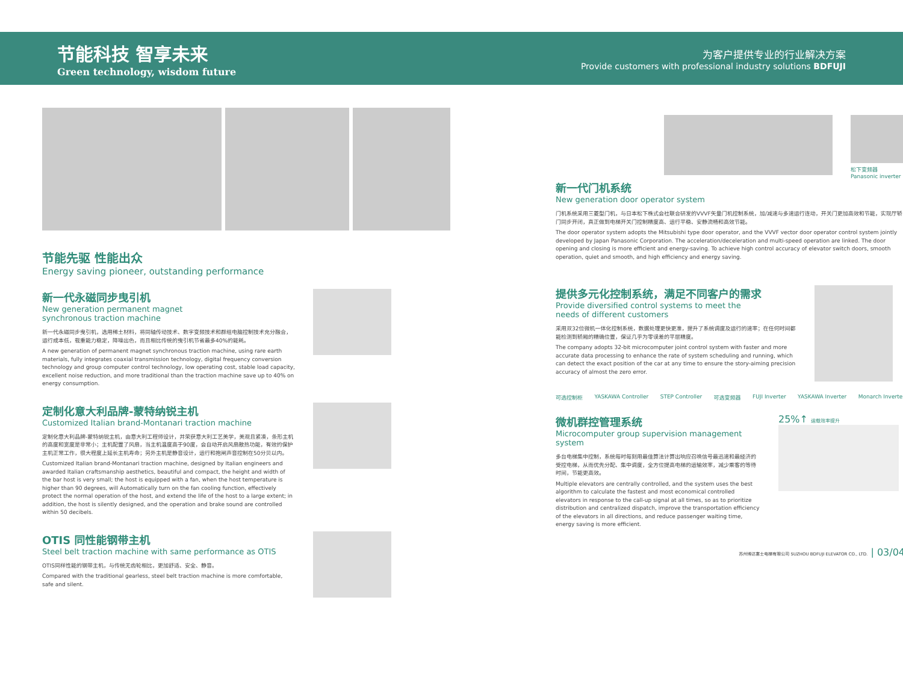节能科技 智享未来
Green technology, wisdom future
为客户提供专业的行业解决方案
Provide customers with professional industry solutions BDFUJI
节能先驱 性能出众
Energy saving pioneer, outstanding performance
新一代永磁同步曳引机
New generation permanent magnet
synchronous traction machine
新一代永磁同步曳引机，选用稀土材料，将同轴传动技术、数字变频技术和群组电脑控制技术充分融合，运行成本低，载重能力稳定，降噪出色，而且相比传统的曳引机节省最多40%的能耗。
A new generation of permanent magnet synchronous traction machine, using rare earth materials, fully integrates coaxial transmission technology, digital frequency conversion technology and group computer control technology, low operating cost, stable load capacity, excellent noise reduction, and more traditional than the traction machine save up to 40% on energy consumption.
定制化意大利品牌-蒙特纳锐主机
Customized Italian brand-Montanari traction machine
定制化意大利品牌-蒙特纳锐主机，由意大利工程师设计，并荣获意大利工艺美学，美观且紧凑，条形主机的高度和宽度是非常小；主机配置了风扇，当主机温度高于90度，会自动开启风扇散热功能，有效的保护主机正常工作，很大程度上延长主机寿命；另外主机是静音设计，运行和抱闸声音控制在50分贝以内。
Customized Italian brand-Montanari traction machine, designed by Italian engineers and awarded Italian craftsmanship aesthetics, beautiful and compact, the height and width of the bar host is very small; the host is equipped with a fan, when the host temperature is higher than 90 degrees, will Automatically turn on the fan cooling function, effectively protect the normal operation of the host, and extend the life of the host to a large extent; in addition, the host is silently designed, and the operation and brake sound are controlled within 50 decibels.
OTIS 同性能钢带主机
Steel belt traction machine with same performance as OTIS
OTIS同样性能的钢带主机，与传统无齿轮相比，更加舒适、安全、静音。
Compared with the traditional gearless, steel belt traction machine is more comfortable, safe and silent.
松下变频器
Panasonic inverter
新一代门机系统
New generation door operator system
门机系统采用三菱型门机，与日本松下株式会社联合研发的VVVF矢量门机控制系统，加/减速与多速运行连动，开关门更加高效和节能，实现厅轿门同步开闭，真正做到电梯开关门控制精度高、运行平稳、安静流畅和高效节能。
The door operator system adopts the Mitsubishi type door operator, and the VVVF vector door operator control system jointly developed by Japan Panasonic Corporation. The acceleration/deceleration and multi-speed operation are linked. The door opening and closing is more efficient and energy-saving. To achieve high control accuracy of elevator switch doors, smooth operation, quiet and smooth, and high efficiency and energy saving.
提供多元化控制系统，满足不同客户的需求
Provide diversified control systems to meet the
needs of different customers
采用双32位微机一体化控制系统，数据处理更快更准，提升了系统调度及运行的速率；在任何时间都能检测到轿厢的精确位置，保证几乎为零误差的平层精度。
The company adopts 32-bit microcomputer joint control system with faster and more accurate data processing to enhance the rate of system scheduling and running, which can detect the exact position of the car at any time to ensure the story-aiming precision accuracy of almost the zero error.
可选控制柜 YASKAWA Controller STEP Controller 可选变频器 FUJI Inverter YASKAWA Inverter Monarch Inverter
微机群控管理系统
Microcomputer group supervision management system
多台电梯集中控制，系统每时每刻用最佳算法计算出响应召唤信号最迅速和最经济的受控电梯，从而优先分配、集中调度，全方位提高电梯的运输效率，减少乘客的等待时间，节能更高效。
Multiple elevators are centrally controlled, and the system uses the best algorithm to calculate the fastest and most economical controlled elevators in response to the call-up signal at all times, so as to prioritize distribution and centralized dispatch, improve the transportation efficiency of the elevators in all directions, and reduce passenger waiting time, energy saving is more efficient.
25%↑ 运载效率提升
苏州博达富士电梯有限公司 SUZHOU BDFUJI ELEVATOR CO., LTD. | 03/04